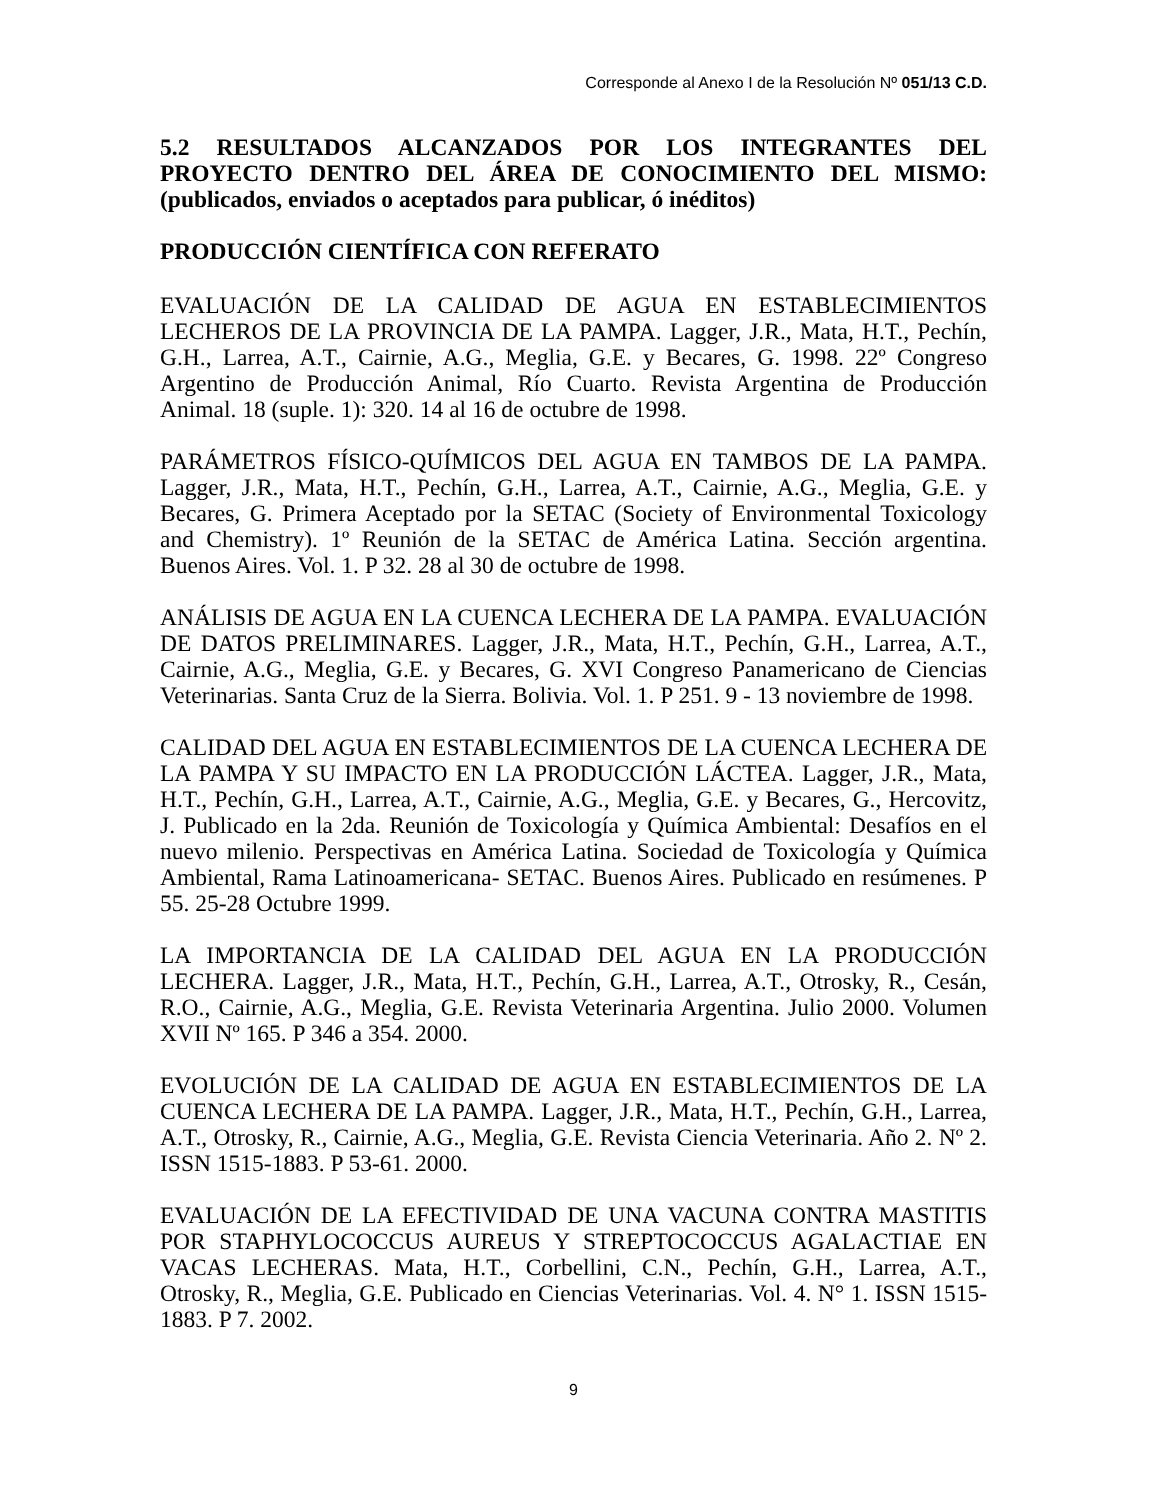Corresponde al Anexo I de la Resolución Nº 051/13 C.D.
5.2 RESULTADOS ALCANZADOS POR LOS INTEGRANTES DEL PROYECTO DENTRO DEL ÁREA DE CONOCIMIENTO DEL MISMO: (publicados, enviados o aceptados para publicar, ó inéditos)
PRODUCCIÓN CIENTÍFICA CON REFERATO
EVALUACIÓN DE LA CALIDAD DE AGUA EN ESTABLECIMIENTOS LECHEROS DE LA PROVINCIA DE LA PAMPA. Lagger, J.R., Mata, H.T., Pechín, G.H., Larrea, A.T., Cairnie, A.G., Meglia, G.E. y Becares, G. 1998. 22º Congreso Argentino de Producción Animal, Río Cuarto. Revista Argentina de Producción Animal. 18 (suple. 1): 320. 14 al 16 de octubre de 1998.
PARÁMETROS FÍSICO-QUÍMICOS DEL AGUA EN TAMBOS DE LA PAMPA. Lagger, J.R., Mata, H.T., Pechín, G.H., Larrea, A.T., Cairnie, A.G., Meglia, G.E. y Becares, G. Primera Aceptado por la SETAC (Society of Environmental Toxicology and Chemistry). 1º Reunión de la SETAC de América Latina. Sección argentina. Buenos Aires. Vol. 1. P 32. 28 al 30 de octubre de 1998.
ANÁLISIS DE AGUA EN LA CUENCA LECHERA DE LA PAMPA. EVALUACIÓN DE DATOS PRELIMINARES. Lagger, J.R., Mata, H.T., Pechín, G.H., Larrea, A.T., Cairnie, A.G., Meglia, G.E. y Becares, G. XVI Congreso Panamericano de Ciencias Veterinarias. Santa Cruz de la Sierra. Bolivia. Vol. 1. P 251. 9 - 13 noviembre de 1998.
CALIDAD DEL AGUA EN ESTABLECIMIENTOS DE LA CUENCA LECHERA DE LA PAMPA Y SU IMPACTO EN LA PRODUCCIÓN LÁCTEA. Lagger, J.R., Mata, H.T., Pechín, G.H., Larrea, A.T., Cairnie, A.G., Meglia, G.E. y Becares, G., Hercovitz, J. Publicado en la 2da. Reunión de Toxicología y Química Ambiental: Desafíos en el nuevo milenio. Perspectivas en América Latina. Sociedad de Toxicología y Química Ambiental, Rama Latinoamericana- SETAC. Buenos Aires. Publicado en resúmenes. P 55. 25-28 Octubre 1999.
LA IMPORTANCIA DE LA CALIDAD DEL AGUA EN LA PRODUCCIÓN LECHERA. Lagger, J.R., Mata, H.T., Pechín, G.H., Larrea, A.T., Otrosky, R., Cesán, R.O., Cairnie, A.G., Meglia, G.E. Revista Veterinaria Argentina. Julio 2000. Volumen XVII Nº 165. P 346 a 354. 2000.
EVOLUCIÓN DE LA CALIDAD DE AGUA EN ESTABLECIMIENTOS DE LA CUENCA LECHERA DE LA PAMPA. Lagger, J.R., Mata, H.T., Pechín, G.H., Larrea, A.T., Otrosky, R., Cairnie, A.G., Meglia, G.E. Revista Ciencia Veterinaria. Año 2. Nº 2. ISSN 1515-1883. P 53-61. 2000.
EVALUACIÓN DE LA EFECTIVIDAD DE UNA VACUNA CONTRA MASTITIS POR STAPHYLOCOCCUS AUREUS Y STREPTOCOCCUS AGALACTIAE EN VACAS LECHERAS. Mata, H.T., Corbellini, C.N., Pechín, G.H., Larrea, A.T., Otrosky, R., Meglia, G.E. Publicado en Ciencias Veterinarias. Vol. 4. N° 1. ISSN 1515-1883. P 7. 2002.
9